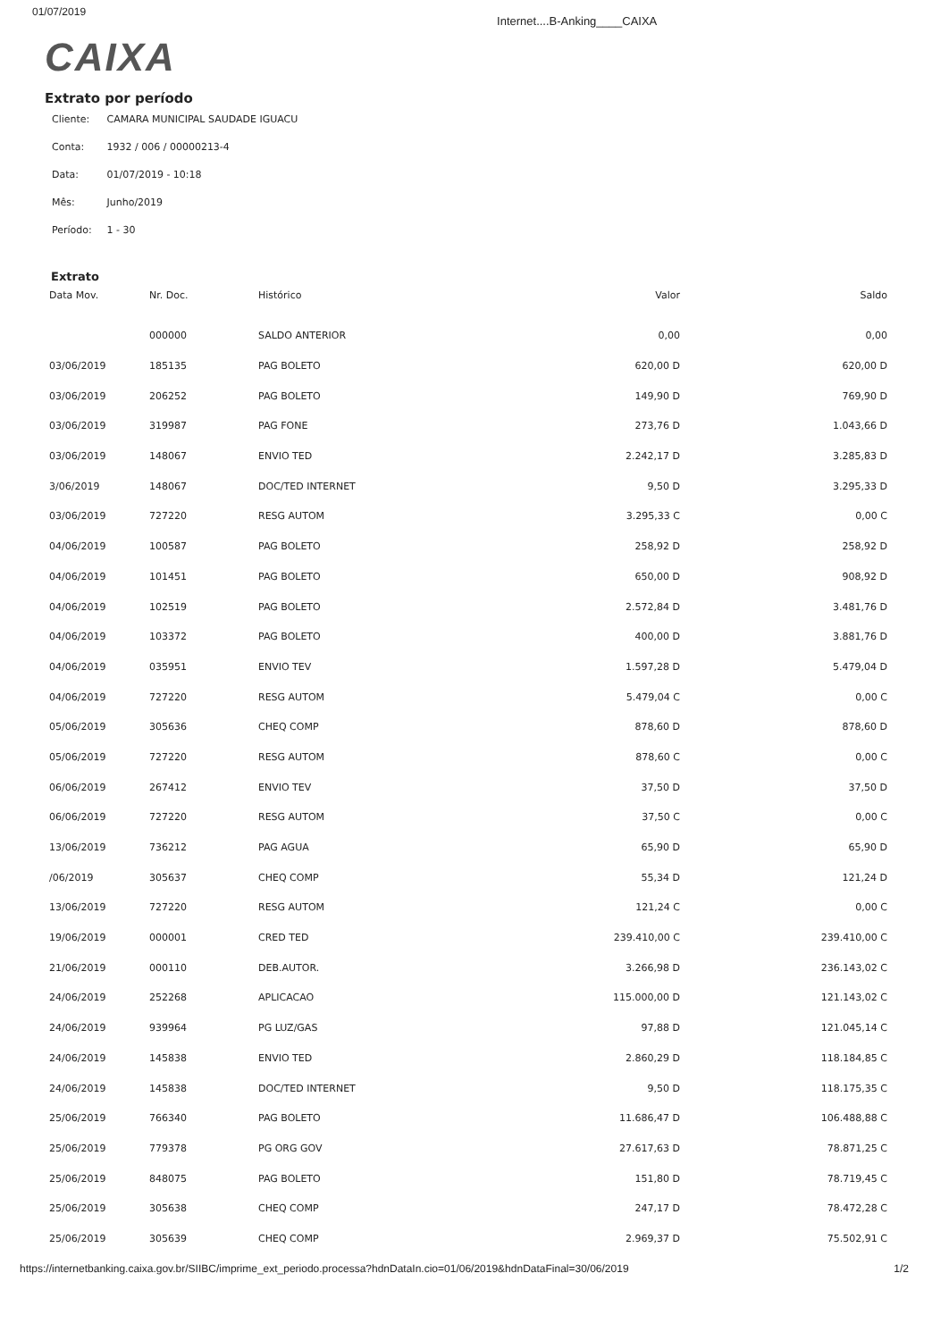01/07/2019
Internet....B-Anking____CAIXA
CAIXA
Extrato por período
Cliente: CAMARA MUNICIPAL SAUDADE IGUACU
Conta: 1932 / 006 / 00000213-4
Data: 01/07/2019 - 10:18
Mês: Junho/2019
Período: 1 - 30
Extrato
| Data Mov. | Nr. Doc. | Histórico | Valor | Saldo |
| --- | --- | --- | --- | --- |
| | 000000 | SALDO ANTERIOR | 0,00 | 0,00 |
| 03/06/2019 | 185135 | PAG BOLETO | 620,00 D | 620,00 D |
| 03/06/2019 | 206252 | PAG BOLETO | 149,90 D | 769,90 D |
| 03/06/2019 | 319987 | PAG FONE | 273,76 D | 1.043,66 D |
| 03/06/2019 | 148067 | ENVIO TED | 2.242,17 D | 3.285,83 D |
| 3/06/2019 | 148067 | DOC/TED INTERNET | 9,50 D | 3.295,33 D |
| 03/06/2019 | 727220 | RESG AUTOM | 3.295,33 C | 0,00 C |
| 04/06/2019 | 100587 | PAG BOLETO | 258,92 D | 258,92 D |
| 04/06/2019 | 101451 | PAG BOLETO | 650,00 D | 908,92 D |
| 04/06/2019 | 102519 | PAG BOLETO | 2.572,84 D | 3.481,76 D |
| 04/06/2019 | 103372 | PAG BOLETO | 400,00 D | 3.881,76 D |
| 04/06/2019 | 035951 | ENVIO TEV | 1.597,28 D | 5.479,04 D |
| 04/06/2019 | 727220 | RESG AUTOM | 5.479,04 C | 0,00 C |
| 05/06/2019 | 305636 | CHEQ COMP | 878,60 D | 878,60 D |
| 05/06/2019 | 727220 | RESG AUTOM | 878,60 C | 0,00 C |
| 06/06/2019 | 267412 | ENVIO TEV | 37,50 D | 37,50 D |
| 06/06/2019 | 727220 | RESG AUTOM | 37,50 C | 0,00 C |
| 13/06/2019 | 736212 | PAG AGUA | 65,90 D | 65,90 D |
| /06/2019 | 305637 | CHEQ COMP | 55,34 D | 121,24 D |
| 13/06/2019 | 727220 | RESG AUTOM | 121,24 C | 0,00 C |
| 19/06/2019 | 000001 | CRED TED | 239.410,00 C | 239.410,00 C |
| 21/06/2019 | 000110 | DEB.AUTOR. | 3.266,98 D | 236.143,02 C |
| 24/06/2019 | 252268 | APLICACAO | 115.000,00 D | 121.143,02 C |
| 24/06/2019 | 939964 | PG LUZ/GAS | 97,88 D | 121.045,14 C |
| 24/06/2019 | 145838 | ENVIO TED | 2.860,29 D | 118.184,85 C |
| 24/06/2019 | 145838 | DOC/TED INTERNET | 9,50 D | 118.175,35 C |
| 25/06/2019 | 766340 | PAG BOLETO | 11.686,47 D | 106.488,88 C |
| 25/06/2019 | 779378 | PG ORG GOV | 27.617,63 D | 78.871,25 C |
| 25/06/2019 | 848075 | PAG BOLETO | 151,80 D | 78.719,45 C |
| 25/06/2019 | 305638 | CHEQ COMP | 247,17 D | 78.472,28 C |
| 25/06/2019 | 305639 | CHEQ COMP | 2.969,37 D | 75.502,91 C |
https://internetbanking.caixa.gov.br/SIIBC/imprime_ext_periodo.processa?hdnDataIn.cio=01/06/2019&hdnDataFinal=30/06/2019
1/2